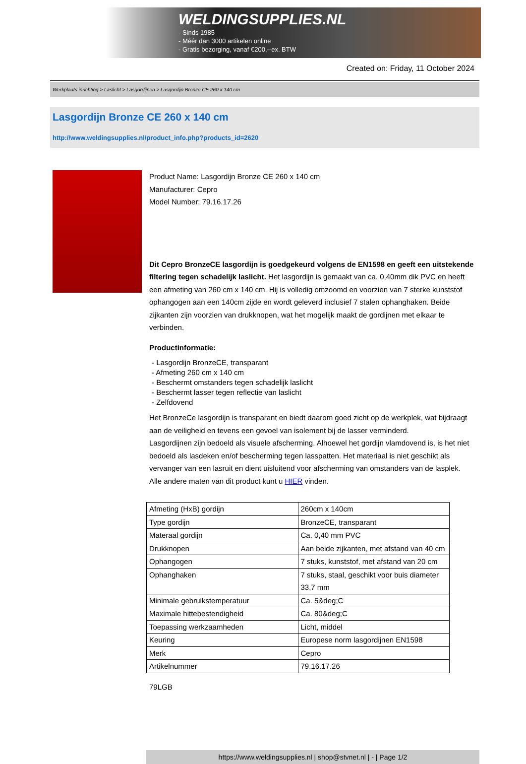WELDINGSUPPLIES.NL
- Sinds 1985
- Méér dan 3000 artikelen online
- Gratis bezorging, vanaf €200,--ex. BTW
Created on: Friday, 11 October 2024
Werkplaats inrichting > Laslicht > Lasgordijnen > Lasgordijn Bronze CE 260 x 140 cm
Lasgordijn Bronze CE 260 x 140 cm
http://www.weldingsupplies.nl/product_info.php?products_id=2620
Product Name: Lasgordijn Bronze CE 260 x 140 cm
Manufacturer: Cepro
Model Number: 79.16.17.26
Dit Cepro BronzeCE lasgordijn is goedgekeurd volgens de EN1598 en geeft een uitstekende filtering tegen schadelijk laslicht. Het lasgordijn is gemaakt van ca. 0,40mm dik PVC en heeft een afmeting van 260 cm x 140 cm. Hij is volledig omzoomd en voorzien van 7 sterke kunststof ophangogen aan een 140cm zijde en wordt geleverd inclusief 7 stalen ophanghaken. Beide zijkanten zijn voorzien van drukknopen, wat het mogelijk maakt de gordijnen met elkaar te verbinden.
Productinformatie:
- Lasgordijn BronzeCE, transparant
- Afmeting 260 cm x 140 cm
- Beschermt omstanders tegen schadelijk laslicht
- Beschermt lasser tegen reflectie van laslicht
- Zelfdovend
Het BronzeCe lasgordijn is transparant en biedt daarom goed zicht op de werkplek, wat bijdraagt aan de veiligheid en tevens een gevoel van isolement bij de lasser verminderd.
Lasgordijnen zijn bedoeld als visuele afscherming. Alhoewel het gordijn vlamdovend is, is het niet bedoeld als lasdeken en/of bescherming tegen lasspatten. Het materiaal is niet geschikt als vervanger van een lasruit en dient uisluitend voor afscherming van omstanders van de lasplek.
Alle andere maten van dit product kunt u HIER vinden.
| Afmeting (HxB) gordijn | 260cm x 140cm |
| Type gordijn | BronzeCE, transparant |
| Materaal gordijn | Ca. 0,40 mm PVC |
| Drukknopen | Aan beide zijkanten, met afstand van 40 cm |
| Ophangogen | 7 stuks, kunststof, met afstand van 20 cm |
| Ophanghaken | 7 stuks, staal, geschikt voor buis diameter 33,7 mm |
| Minimale gebruikstemperatuur | Ca. 5&deg;C |
| Maximale hittebestendigheid | Ca. 80&deg;C |
| Toepassing werkzaamheden | Licht, middel |
| Keuring | Europese norm lasgordijnen EN1598 |
| Merk | Cepro |
| Artikelnummer | 79.16.17.26 |
79LGB
https://www.weldingsupplies.nl | shop@stvnet.nl | - | Page 1/2